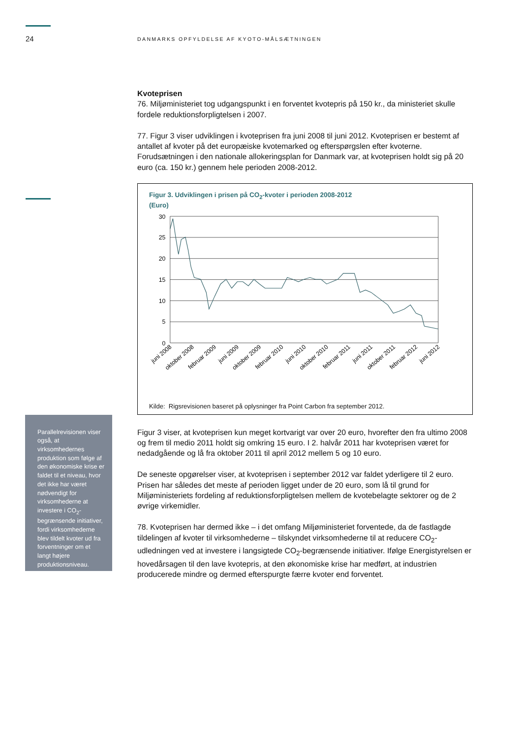24
DANMARKS OPFYLDELSE AF KYOTO-MÅLSÆTNINGEN
Kvoteprisen
76. Miljøministeriet tog udgangspunkt i en forventet kvotepris på 150 kr., da ministeriet skulle fordele reduktionsforpligtelsen i 2007.
77. Figur 3 viser udviklingen i kvoteprisen fra juni 2008 til juni 2012. Kvoteprisen er bestemt af antallet af kvoter på det europæiske kvotemarked og efterspørgslen efter kvoterne. Forudsætningen i den nationale allokeringsplan for Danmark var, at kvoteprisen holdt sig på 20 euro (ca. 150 kr.) gennem hele perioden 2008-2012.
Figur 3. Udviklingen i prisen på CO<sub>2</sub>-kvoter i perioden 2008-2012
(Euro)
30
25
20
15
10
5
0
juni 2008
oktober 2008
februar 2009
juni 2009
oktober 2009
februar 2010
juni 2010
oktober 2010
februar 2011
juni 2011
oktober 2011
februar 2012
juni 2012
Kilde: Rigsrevisionen baseret på oplysninger fra Point Carbon fra september 2012.
Parallelrevisionen viser også, at virksomhedernes produktion som følge af den økonomiske krise er faldet til et niveau, hvor det ikke har været nødvendigt for virksomhederne at investere i CO<sub>2</sub>-begrænsende initiativer, fordi virksomhederne blev tildelt kvoter ud fra forventninger om et langt højere produktionsniveau.
Figur 3 viser, at kvoteprisen kun meget kortvarigt var over 20 euro, hvorefter den fra ultimo 2008 og frem til medio 2011 holdt sig omkring 15 euro. I 2. halvår 2011 har kvoteprisen været for nedadgående og lå fra oktober 2011 til april 2012 mellem 5 og 10 euro.
De seneste opgørelser viser, at kvoteprisen i september 2012 var faldet yderligere til 2 euro. Prisen har således det meste af perioden ligget under de 20 euro, som lå til grund for Miljøministeriets fordeling af reduktionsforpligtelsen mellem de kvotebelagte sektorer og de 2 øvrige virkemidler.
78. Kvoteprisen har dermed ikke – i det omfang Miljøministeriet forventede, da de fastlagde tildelingen af kvoter til virksomhederne – tilskyndet virksomhederne til at reducere CO<sub>2</sub>-udledningen ved at investere i langsigtede CO<sub>2</sub>-begrænsende initiativer. Ifølge Energistyrelsen er hovedårsagen til den lave kvotepris, at den økonomiske krise har medført, at industrien producerede mindre og dermed efterspurgte færre kvoter end forventet.